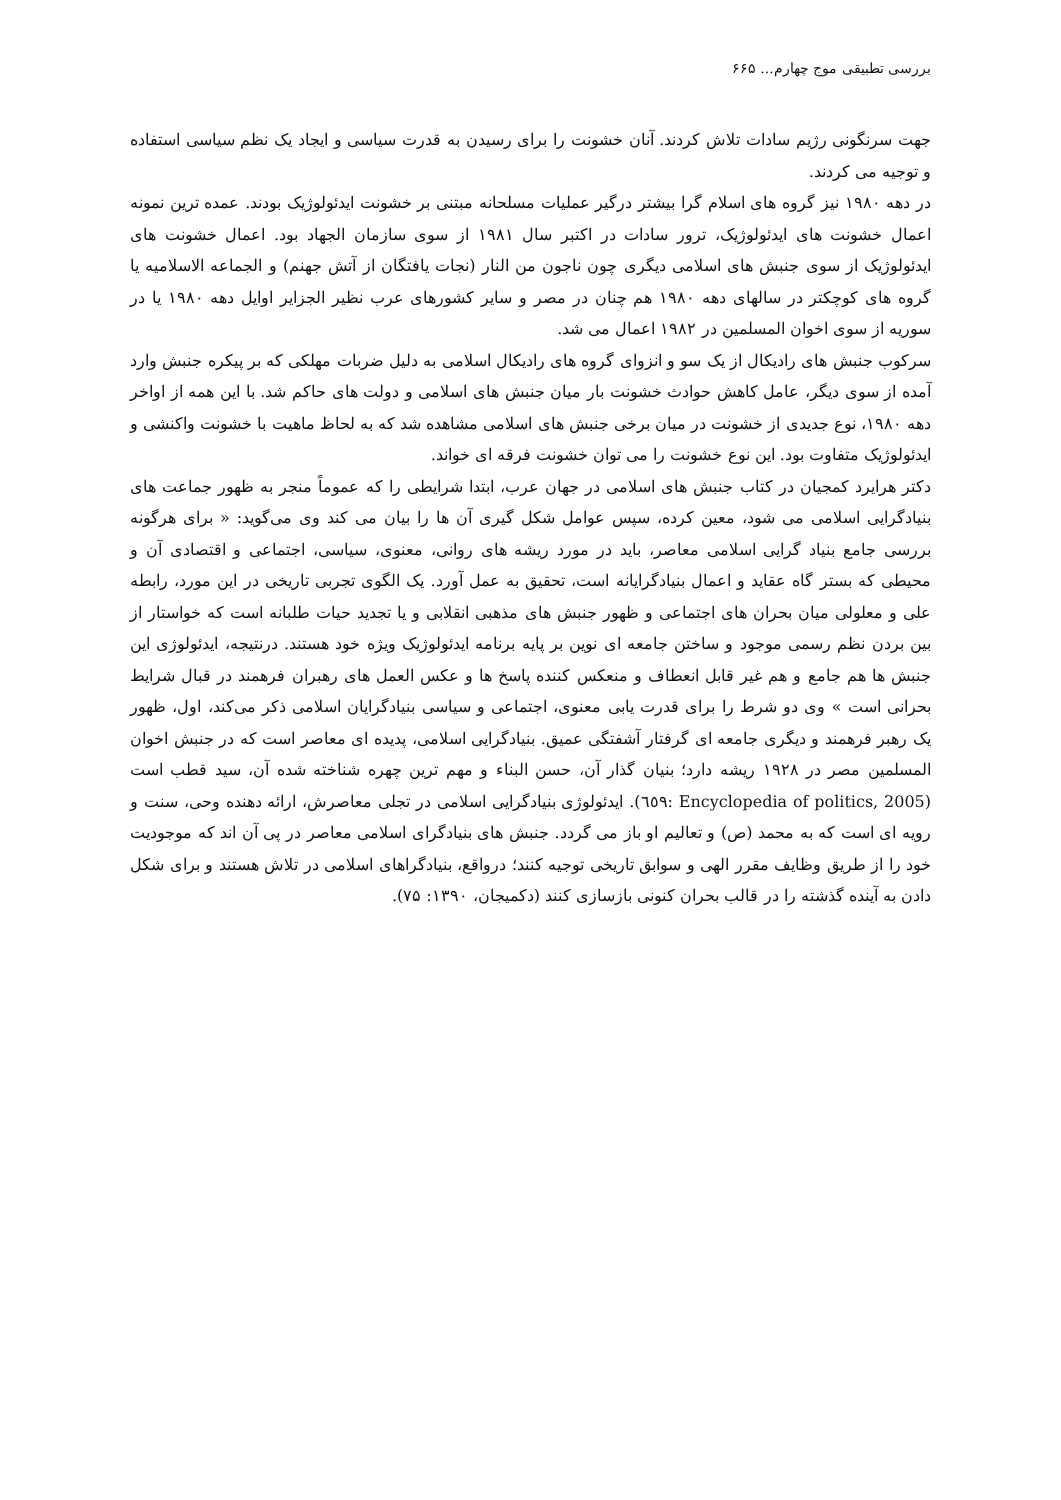بررسی تطبیقی موج چهارم... ۶۶۵
جهت سرنگونی رژیم سادات تلاش کردند. آنان خشونت را برای رسیدن به قدرت سیاسی و ایجاد یک نظم سیاسی استفاده و توجیه می کردند.
در دهه ۱۹۸۰ نیز گروه های اسلام گرا بیشتر درگیر عملیات مسلحانه مبتنی بر خشونت ایدئولوژیک بودند. عمده ترین نمونه اعمال خشونت های ایدئولوژیک، ترور سادات در اکتبر سال ۱۹۸۱ از سوی سازمان الجهاد بود. اعمال خشونت های ایدئولوژیک از سوی جنبش های اسلامی دیگری چون ناجون من النار (نجات یافتگان از آتش جهنم) و الجماعه الاسلامیه یا گروه های کوچکتر در سالهای دهه ۱۹۸۰ هم چنان در مصر و سایر کشورهای عرب نظیر الجزایر اوایل دهه ۱۹۸۰ یا در سوریه از سوی اخوان المسلمین در ۱۹۸۲ اعمال می شد.
سرکوب جنبش های رادیکال از یک سو و انزوای گروه های رادیکال اسلامی به دلیل ضربات مهلکی که بر پیکره جنبش وارد آمده از سوی دیگر، عامل کاهش حوادث خشونت بار میان جنبش های اسلامی و دولت های حاکم شد. با این همه از اواخر دهه ۱۹۸۰، نوع جدیدی از خشونت در میان برخی جنبش های اسلامی مشاهده شد که به لحاظ ماهیت با خشونت واکنشی و ایدئولوژیک متفاوت بود. این نوع خشونت را می توان خشونت فرقه ای خواند.
دکتر هرایرد کمجیان در کتاب جنبش های اسلامی در جهان عرب، ابتدا شرایطی را که عموماً منجر به ظهور جماعت های بنیادگرایی اسلامی می شود، معین کرده، سپس عوامل شکل گیری آن ها را بیان می کند وی می‌گوید: « برای هرگونه بررسی جامع بنیاد گرایی اسلامی معاصر، باید در مورد ریشه های روانی، معنوی، سیاسی، اجتماعی و اقتصادی آن و محیطی که بستر گاه عقاید و اعمال بنیادگرایانه است، تحقیق به عمل آورد. یک الگوی تجربی تاریخی در این مورد، رابطه علی و معلولی میان بحران های اجتماعی و ظهور جنبش های مذهبی انقلابی و یا تجدید حیات طلبانه است که خواستار از بین بردن نظم رسمی موجود و ساختن جامعه ای نوین بر پایه برنامه ایدئولوژیک ویژه خود هستند. درنتیجه، ایدئولوژی این جنبش ها هم جامع و هم غیر قابل انعطاف و منعکس کننده پاسخ ها و عکس العمل های رهبران فرهمند در قبال شرایط بحرانی است » وی دو شرط را برای قدرت یابی معنوی، اجتماعی و سیاسی بنیادگرایان اسلامی ذکر می‌کند، اول، ظهور یک رهبر فرهمند و دیگری جامعه ای گرفتار آشفتگی عمیق. بنیادگرایی اسلامی، پدیده ای معاصر است که در جنبش اخوان المسلمین مصر در ۱۹۲۸ ریشه دارد؛ بنیان گذار آن، حسن البناء و مهم ترین چهره شناخته شده آن، سید قطب است (Encyclopedia of politics, 2005 :٦٥٩). ایدئولوژی بنیادگرایی اسلامی در تجلی معاصرش، ارائه دهنده وحی، سنت و رویه ای است که به محمد (ص) و تعالیم او باز می گردد. جنبش های بنیادگرای اسلامی معاصر در پی آن اند که موجودیت خود را از طریق وظایف مقرر الهی و سوابق تاریخی توجیه کنند؛ درواقع، بنیادگراهای اسلامی در تلاش هستند و برای شکل دادن به آینده گذشته را در قالب بحران کنونی بازسازی کنند (دکمیجان، ۱۳۹۰: ۷۵).